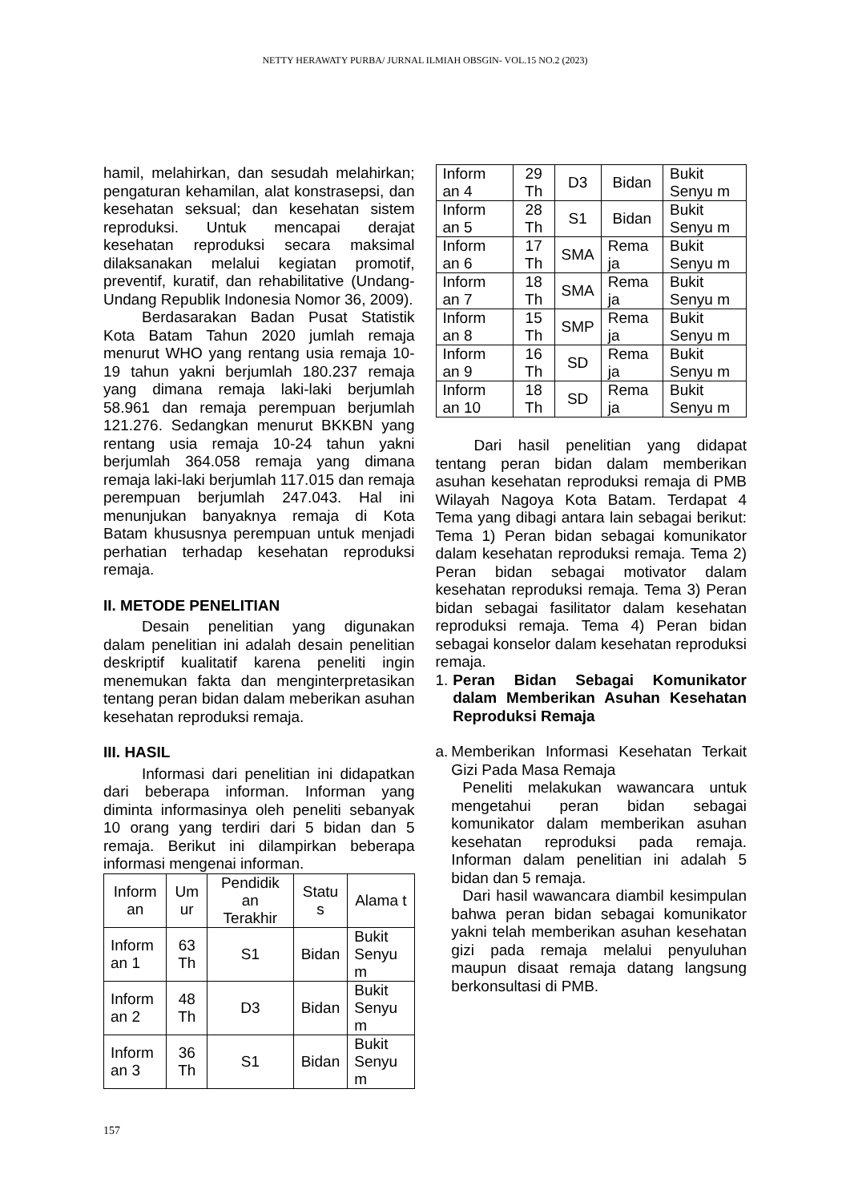NETTY HERAWATY PURBA/ JURNAL ILMIAH OBSGIN- VOL.15 NO.2 (2023)
hamil, melahirkan, dan sesudah melahirkan; pengaturan kehamilan, alat konstrasepsi, dan kesehatan seksual; dan kesehatan sistem reproduksi. Untuk mencapai derajat kesehatan reproduksi secara maksimal dilaksanakan melalui kegiatan promotif, preventif, kuratif, dan rehabilitative (Undang-Undang Republik Indonesia Nomor 36, 2009).
Berdasarakan Badan Pusat Statistik Kota Batam Tahun 2020 jumlah remaja menurut WHO yang rentang usia remaja 10-19 tahun yakni berjumlah 180.237 remaja yang dimana remaja laki-laki berjumlah 58.961 dan remaja perempuan berjumlah 121.276. Sedangkan menurut BKKBN yang rentang usia remaja 10-24 tahun yakni berjumlah 364.058 remaja yang dimana remaja laki-laki berjumlah 117.015 dan remaja perempuan berjumlah 247.043. Hal ini menunjukan banyaknya remaja di Kota Batam khususnya perempuan untuk menjadi perhatian terhadap kesehatan reproduksi remaja.
II. METODE PENELITIAN
Desain penelitian yang digunakan dalam penelitian ini adalah desain penelitian deskriptif kualitatif karena peneliti ingin menemukan fakta dan menginterpretasikan tentang peran bidan dalam meberikan asuhan kesehatan reproduksi remaja.
III. HASIL
Informasi dari penelitian ini didapatkan dari beberapa informan. Informan yang diminta informasinya oleh peneliti sebanyak 10 orang yang terdiri dari 5 bidan dan 5 remaja. Berikut ini dilampirkan beberapa informasi mengenai informan.
| Inform an | Um ur | Pendidik an Terakhir | Statu s | Alama t |
| --- | --- | --- | --- | --- |
| Inform an 1 | 63 Th | S1 | Bidan | Bukit Senyu m |
| Inform an 2 | 48 Th | D3 | Bidan | Bukit Senyu m |
| Inform an 3 | 36 Th | S1 | Bidan | Bukit Senyu m |
| Inform an 4 | 29 Th | D3 | Bidan | Bukit Senyu m |
| Inform an 5 | 28 Th | S1 | Bidan | Bukit Senyu m |
| Inform an 6 | 17 Th | SMA | Rema ja | Bukit Senyu m |
| Inform an 7 | 18 Th | SMA | Rema ja | Bukit Senyu m |
| Inform an 8 | 15 Th | SMP | Rema ja | Bukit Senyu m |
| Inform an 9 | 16 Th | SD | Rema ja | Bukit Senyu m |
| Inform an 10 | 18 Th | SD | Rema ja | Bukit Senyu m |
Dari hasil penelitian yang didapat tentang peran bidan dalam memberikan asuhan kesehatan reproduksi remaja di PMB Wilayah Nagoya Kota Batam. Terdapat 4 Tema yang dibagi antara lain sebagai berikut: Tema 1) Peran bidan sebagai komunikator dalam kesehatan reproduksi remaja. Tema 2) Peran bidan sebagai motivator dalam kesehatan reproduksi remaja. Tema 3) Peran bidan sebagai fasilitator dalam kesehatan reproduksi remaja. Tema 4) Peran bidan sebagai konselor dalam kesehatan reproduksi remaja.
1. Peran Bidan Sebagai Komunikator dalam Memberikan Asuhan Kesehatan Reproduksi Remaja
a. Memberikan Informasi Kesehatan Terkait Gizi Pada Masa Remaja
Peneliti melakukan wawancara untuk mengetahui peran bidan sebagai komunikator dalam memberikan asuhan kesehatan reproduksi pada remaja. Informan dalam penelitian ini adalah 5 bidan dan 5 remaja.
Dari hasil wawancara diambil kesimpulan bahwa peran bidan sebagai komunikator yakni telah memberikan asuhan kesehatan gizi pada remaja melalui penyuluhan maupun disaat remaja datang langsung berkonsultasi di PMB.
157